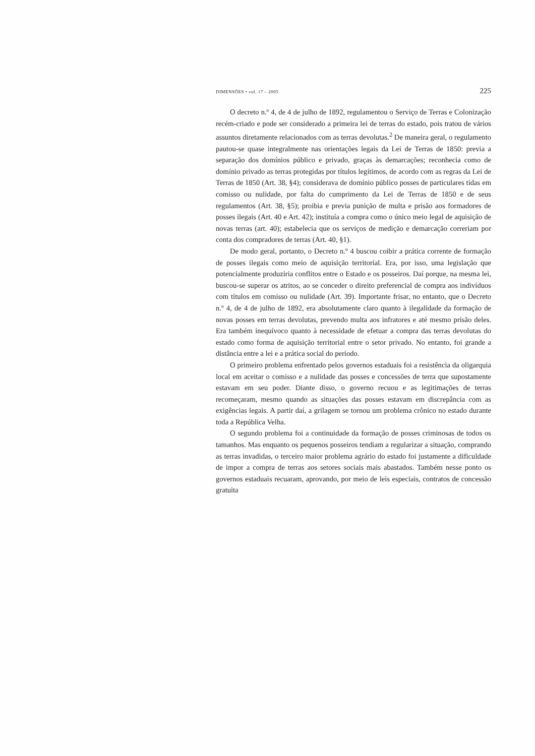DIMENSÕES • vol. 17 – 2005 225
O decreto n.º 4, de 4 de julho de 1892, regulamentou o Serviço de Terras e Colonização recém-criado e pode ser considerado a primeira lei de terras do estado, pois tratou de vários assuntos diretamente relacionados com as terras devolutas.<sup>2</sup> De maneira geral, o regulamento pautou-se quase integralmente nas orientações legais da Lei de Terras de 1850: previa a separação dos domínios público e privado, graças às demarcações; reconhecia como de domínio privado as terras protegidas por títulos legítimos, de acordo com as regras da Lei de Terras de 1850 (Art. 38, §4); considerava de domínio público posses de particulares tidas em comisso ou nulidade, por falta do cumprimento da Lei de Terras de 1850 e de seus regulamentos (Art. 38, §5); proibia e previa punição de multa e prisão aos formadores de posses ilegais (Art. 40 e Art. 42); instituía a compra como o único meio legal de aquisição de novas terras (art. 40); estabelecia que os serviços de medição e demarcação correriam por conta dos compradores de terras (Art. 40, §1).
De modo geral, portanto, o Decreto n.º 4 buscou coibir a prática corrente de formação de posses ilegais como meio de aquisição territorial. Era, por isso, uma legislação que potencialmente produziria conflitos entre o Estado e os posseiros. Daí porque, na mesma lei, buscou-se superar os atritos, ao se conceder o direito preferencial de compra aos indivíduos com títulos em comisso ou nulidade (Art. 39). Importante frisar, no entanto, que o Decreto n.º 4, de 4 de julho de 1892, era absolutamente claro quanto à ilegalidade da formação de novas posses em terras devolutas, prevendo multa aos infratores e até mesmo prisão deles. Era também inequívoco quanto à necessidade de efetuar a compra das terras devolutas do estado como forma de aquisição territorial entre o setor privado. No entanto, foi grande a distância entre a lei e a prática social do período.
O primeiro problema enfrentado pelos governos estaduais foi a resistência da oligarquia local em aceitar o comisso e a nulidade das posses e concessões de terra que supostamente estavam em seu poder. Diante disso, o governo recuou e as legitimações de terras recomeçaram, mesmo quando as situações das posses estavam em discrepância com as exigências legais. A partir daí, a grilagem se tornou um problema crônico no estado durante toda a República Velha.
O segundo problema foi a continuidade da formação de posses criminosas de todos os tamanhos. Mas enquanto os pequenos posseiros tendiam a regularizar a situação, comprando as terras invadidas, o terceiro maior problema agrário do estado foi justamente a dificuldade de impor a compra de terras aos setores sociais mais abastados. Também nesse ponto os governos estaduais recuaram, aprovando, por meio de leis especiais, contratos de concessão gratuita